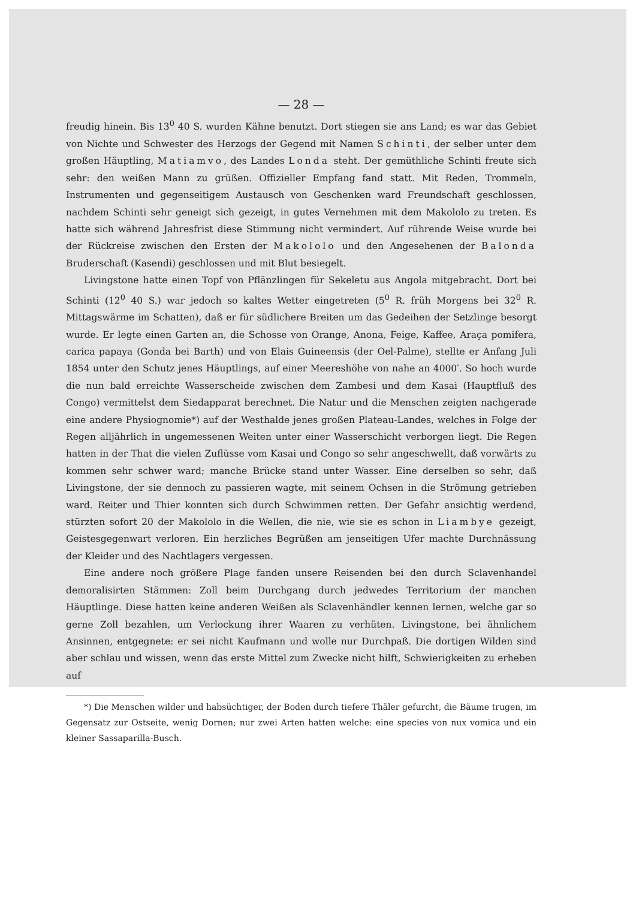— 28 —
freudig hinein. Bis 13<sup>0</sup> 40 S. wurden Kähne benutzt. Dort stiegen sie ans Land; es war das Gebiet von Nichte und Schwester des Herzogs der Gegend mit Namen Schinti, der selber unter dem großen Häuptling, Matiamvo, des Landes Londa steht. Der gemüthliche Schinti freute sich sehr: den weißen Mann zu grüßen. Offizieller Empfang fand statt. Mit Reden, Trommeln, Instrumenten und gegenseitigem Austausch von Geschenken ward Freundschaft geschlossen, nachdem Schinti sehr geneigt sich gezeigt, in gutes Vernehmen mit dem Makololo zu treten. Es hatte sich während Jahresfrist diese Stimmung nicht vermindert. Auf rührende Weise wurde bei der Rückreise zwischen den Ersten der Makololo und den Angesehenen der Balonda Bruderschaft (Kasendi) geschlossen und mit Blut besiegelt.
Livingstone hatte einen Topf von Pflänzlingen für Sekeletu aus Angola mitgebracht. Dort bei Schinti (12<sup>0</sup> 40 S.) war jedoch so kaltes Wetter eingetreten (5<sup>0</sup> R. früh Morgens bei 32<sup>0</sup> R. Mittagswärme im Schatten), daß er für südlichere Breiten um das Gedeihen der Setzlinge besorgt wurde. Er legte einen Garten an, die Schosse von Orange, Anona, Feige, Kaffee, Araça pomifera, carica papaya (Gonda bei Barth) und von Elais Guineensis (der Oel-Palme), stellte er Anfang Juli 1854 unter den Schutz jenes Häuptlings, auf einer Meereshöhe von nahe an 4000′. So hoch wurde die nun bald erreichte Wasserscheide zwischen dem Zambesi und dem Kasai (Hauptfluß des Congo) vermittelst dem Siedapparat berechnet. Die Natur und die Menschen zeigten nachgerade eine andere Physiognomie*) auf der Westhalde jenes großen Plateau-Landes, welches in Folge der Regen alljährlich in ungemessenen Weiten unter einer Wasserschicht verborgen liegt. Die Regen hatten in der That die vielen Zuflüsse vom Kasai und Congo so sehr angeschwellt, daß vorwärts zu kommen sehr schwer ward; manche Brücke stand unter Wasser. Eine derselben so sehr, daß Livingstone, der sie dennoch zu passieren wagte, mit seinem Ochsen in die Strömung getrieben ward. Reiter und Thier konnten sich durch Schwimmen retten. Der Gefahr ansichtig werdend, stürzten sofort 20 der Makololo in die Wellen, die nie, wie sie es schon in Liambye gezeigt, Geistesgegenwart verloren. Ein herzliches Begrüßen am jenseitigen Ufer machte Durchnässung der Kleider und des Nachtlagers vergessen.
Eine andere noch größere Plage fanden unsere Reisenden bei den durch Sclavenhandel demoralisirten Stämmen: Zoll beim Durchgang durch jedwedes Territorium der manchen Häuptlinge. Diese hatten keine anderen Weißen als Sclavenhändler kennen lernen, welche gar so gerne Zoll bezahlen, um Verlockung ihrer Waaren zu verhüten. Livingstone, bei ähnlichem Ansinnen, entgegnete: er sei nicht Kaufmann und wolle nur Durchpaß. Die dortigen Wilden sind aber schlau und wissen, wenn das erste Mittel zum Zwecke nicht hilft, Schwierigkeiten zu erheben auf
*) Die Menschen wilder und habsüchtiger, der Boden durch tiefere Thäler gefurcht, die Bäume trugen, im Gegensatz zur Ostseite, wenig Dornen; nur zwei Arten hatten welche: eine species von nux vomica und ein kleiner Sassaparilla-Busch.